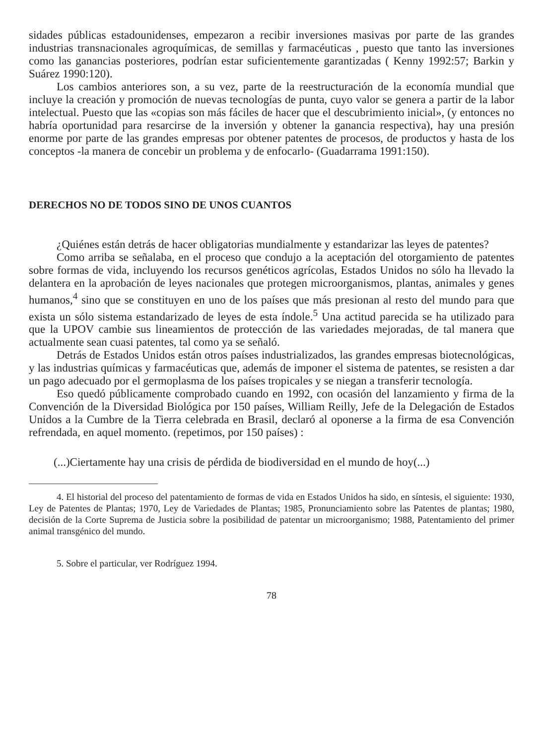sidades públicas estadounidenses, empezaron a recibir inversiones masivas por parte de las grandes industrias transnacionales agroquímicas, de semillas y farmacéuticas , puesto que tanto las inversiones como las ganancias posteriores, podrían estar suficientemente garantizadas ( Kenny 1992:57; Barkin y Suárez 1990:120).
Los cambios anteriores son, a su vez, parte de la reestructuración de la economía mundial que incluye la creación y promoción de nuevas tecnologías de punta, cuyo valor se genera a partir de la labor intelectual. Puesto que las «copias son más fáciles de hacer que el descubrimiento inicial», (y entonces no habría oportunidad para resarcirse de la inversión y obtener la ganancia respectiva), hay una presión enorme por parte de las grandes empresas por obtener patentes de procesos, de productos y hasta de los conceptos -la manera de concebir un problema y de enfocarlo- (Guadarrama 1991:150).
DERECHOS NO DE TODOS SINO DE UNOS CUANTOS
¿Quiénes están detrás de hacer obligatorias mundialmente y estandarizar las leyes de patentes?
Como arriba se señalaba, en el proceso que condujo a la aceptación del otorgamiento de patentes sobre formas de vida, incluyendo los recursos genéticos agrícolas, Estados Unidos no sólo ha llevado la delantera en la aprobación de leyes nacionales que protegen microorganismos, plantas, animales y genes humanos,<sup>4</sup> sino que se constituyen en uno de los países que más presionan al resto del mundo para que exista un sólo sistema estandarizado de leyes de esta índole.<sup>5</sup> Una actitud parecida se ha utilizado para que la UPOV cambie sus lineamientos de protección de las variedades mejoradas, de tal manera que actualmente sean cuasi patentes, tal como ya se señaló.
Detrás de Estados Unidos están otros países industrializados, las grandes empresas biotecnológicas, y las industrias químicas y farmacéuticas que, además de imponer el sistema de patentes, se resisten a dar un pago adecuado por el germoplasma de los países tropicales y se niegan a transferir tecnología.
Eso quedó públicamente comprobado cuando en 1992, con ocasión del lanzamiento y firma de la Convención de la Diversidad Biológica por 150 países, William Reilly, Jefe de la Delegación de Estados Unidos a la Cumbre de la Tierra celebrada en Brasil, declaró al oponerse a la firma de esa Convención refrendada, en aquel momento. (repetimos, por 150 países) :
(...)Ciertamente hay una crisis de pérdida de biodiversidad en el mundo de hoy(...)
4. El historial del proceso del patentamiento de formas de vida en Estados Unidos ha sido, en síntesis, el siguiente: 1930, Ley de Patentes de Plantas; 1970, Ley de Variedades de Plantas; 1985, Pronunciamiento sobre las Patentes de plantas; 1980, decisión de la Corte Suprema de Justicia sobre la posibilidad de patentar un microorganismo; 1988, Patentamiento del primer animal transgénico del mundo.
5. Sobre el particular, ver Rodríguez 1994.
78